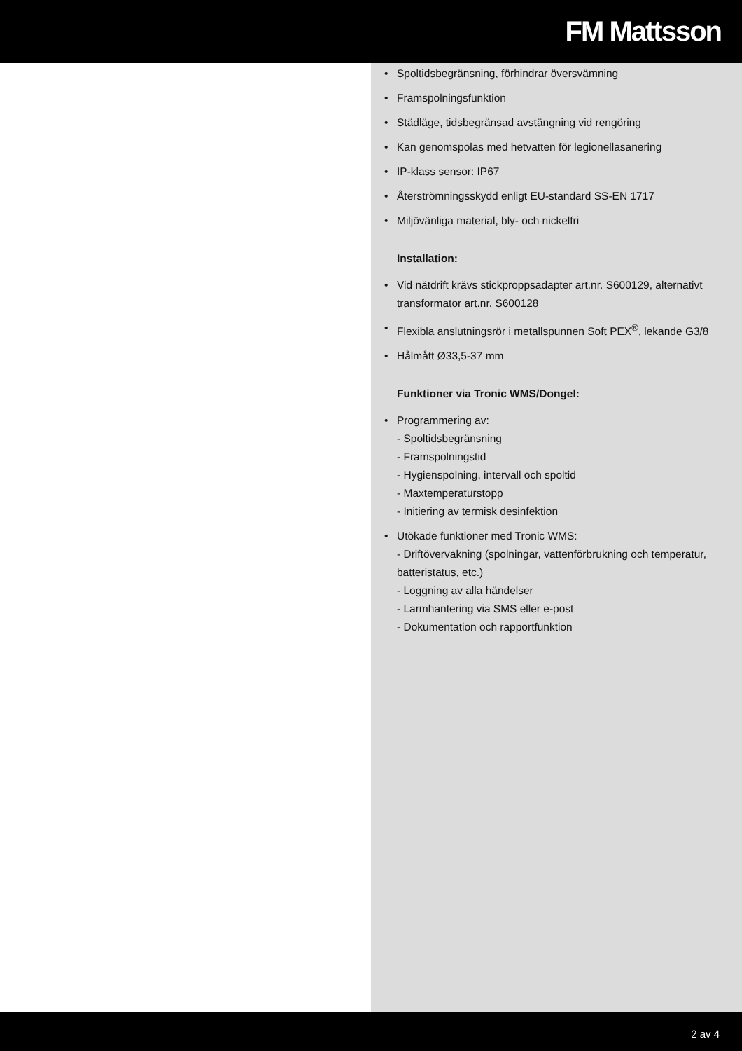FM Mattsson
• Spoltidsbegränsning, förhindrar översvämning
• Framspolningsfunktion
• Städläge, tidsbegränsad avstängning vid rengöring
• Kan genomspolas med hetvatten för legionellasanering
• IP-klass sensor: IP67
• Återströmningsskydd enligt EU-standard SS-EN 1717
• Miljövänliga material, bly- och nickelfri
Installation:
• Vid nätdrift krävs stickproppsadapter art.nr. S600129, alternativt transformator art.nr. S600128
• Flexibla anslutningsrör i metallspunnen Soft PEX<sup>®</sup>, lekande G3/8
• Hålmått Ø33,5-37 mm
Funktioner via Tronic WMS/Dongel:
• Programmering av:
- Spoltidsbegränsning
- Framspolningstid
- Hygienspolning, intervall och spoltid
- Maxtemperaturstopp
- Initiering av termisk desinfektion
• Utökade funktioner med Tronic WMS:
- Driftövervakning (spolningar, vattenförbrukning och temperatur, batteristatus, etc.)
- Loggning av alla händelser
- Larmhantering via SMS eller e-post
- Dokumentation och rapportfunktion
2 av 4